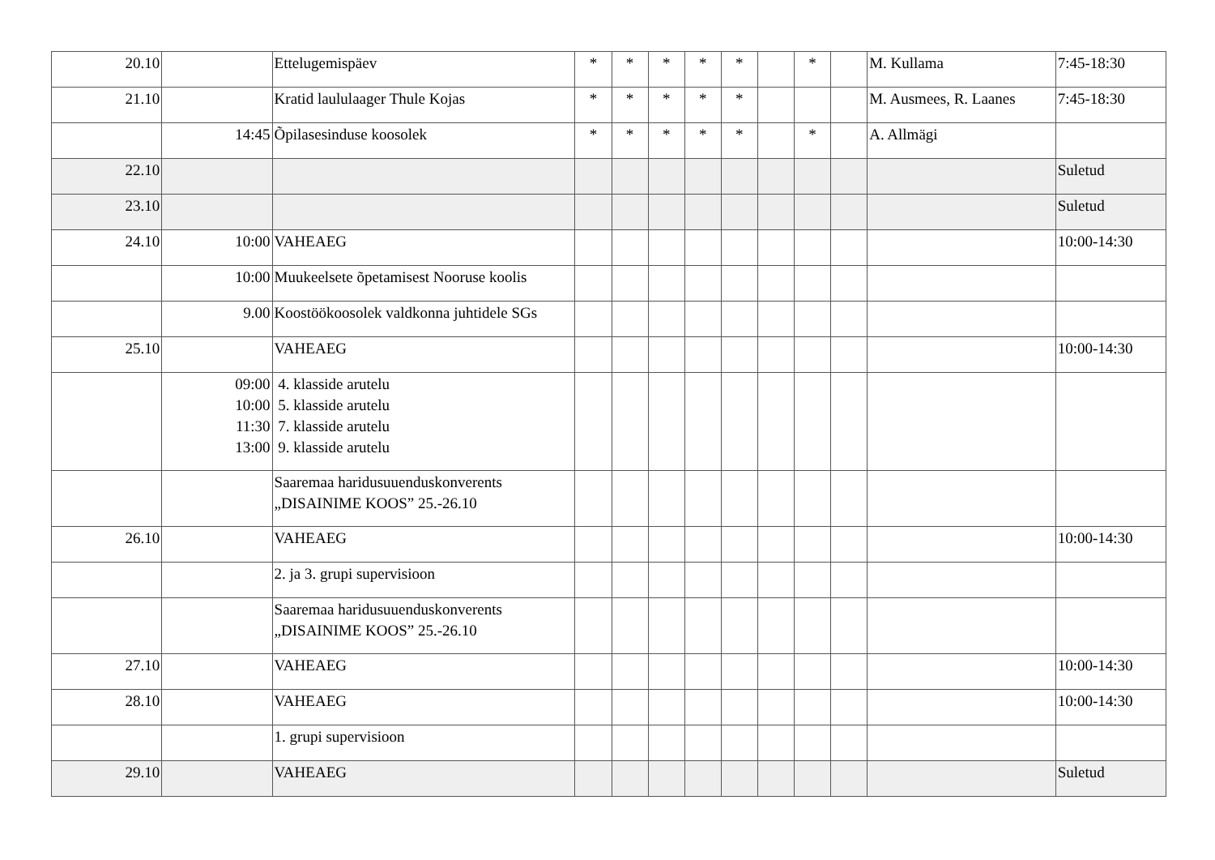| 20.10 | | Ettelugemispäev | * | * | * | * | * | | * | | M. Kullama | 7:45-18:30 |
| 21.10 | | Kratid laululaager Thule Kojas | * | * | * | * | * | | | | M. Ausmees, R. Laanes | 7:45-18:30 |
| | 14:45 | Õpilasesinduse koosolek | * | * | * | * | * | | * | | A. Allmägi | |
| 22.10 | | | | | | | | | | | | Suletud |
| 23.10 | | | | | | | | | | | | Suletud |
| 24.10 | 10:00 | VAHEAEG | | | | | | | | | | 10:00-14:30 |
| | 10:00 | Muukeelsete õpetamisest Nooruse koolis | | | | | | | | | | |
| | 9.00 | Koostöökoosolek valdkonna juhtidele SGs | | | | | | | | | | |
| 25.10 | | VAHEAEG | | | | | | | | | | 10:00-14:30 |
| | 09:00 10:00 11:30 13:00 | 4. klasside arutelu 5. klasside arutelu 7. klasside arutelu 9. klasside arutelu | | | | | | | | | | |
| | | Saaremaa haridusuuenduskonverents „DISAINIME KOOS” 25.-26.10 | | | | | | | | | | |
| 26.10 | | VAHEAEG | | | | | | | | | | 10:00-14:30 |
| | | 2. ja 3. grupi supervisioon | | | | | | | | | | |
| | | Saaremaa haridusuuenduskonverents „DISAINIME KOOS” 25.-26.10 | | | | | | | | | | |
| 27.10 | | VAHEAEG | | | | | | | | | | 10:00-14:30 |
| 28.10 | | VAHEAEG | | | | | | | | | | 10:00-14:30 |
| | | 1. grupi supervisioon | | | | | | | | | | |
| 29.10 | | VAHEAEG | | | | | | | | | | Suletud |